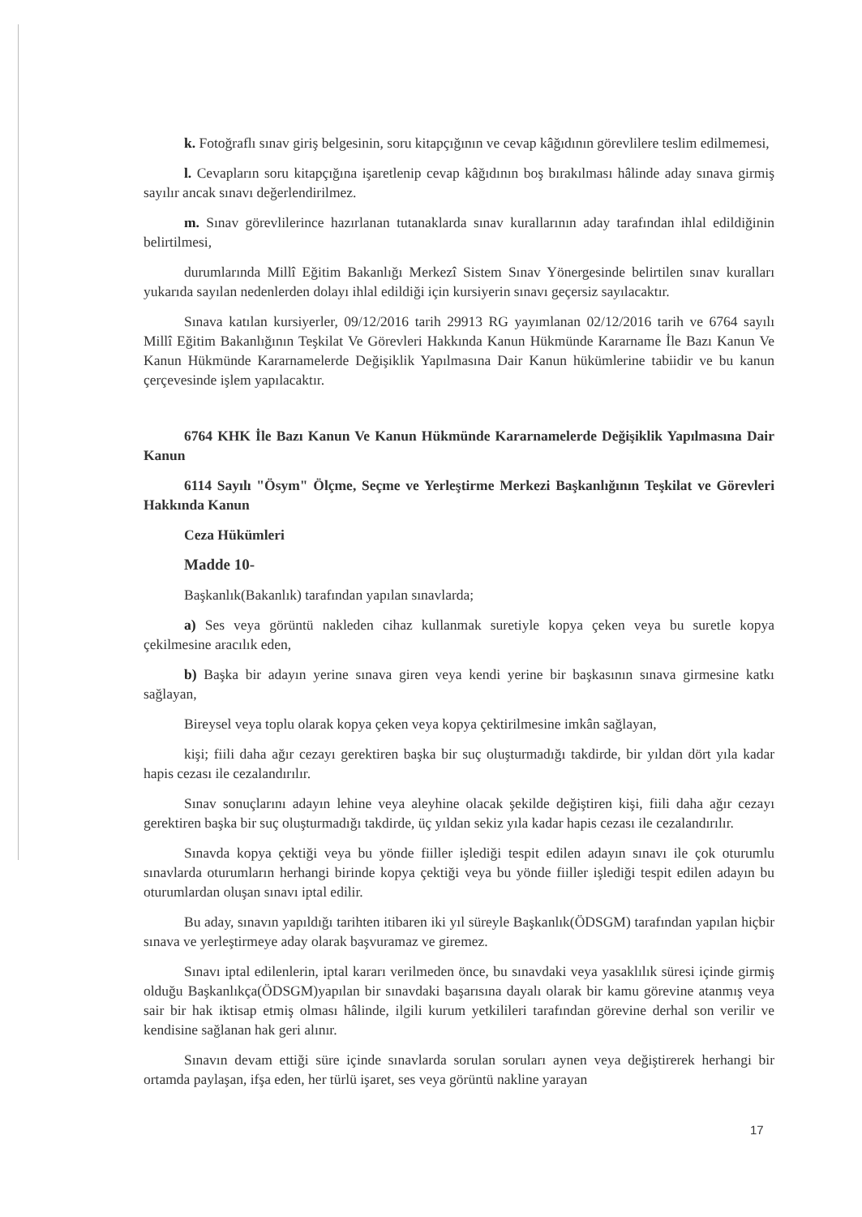k. Fotoğraflı sınav giriş belgesinin, soru kitapçığının ve cevap kâğıdının görevlilere teslim edilmemesi,
l. Cevapların soru kitapçığına işaretlenip cevap kâğıdının boş bırakılması hâlinde aday sınava girmiş sayılır ancak sınavı değerlendirilmez.
m. Sınav görevlilerince hazırlanan tutanaklarda sınav kurallarının aday tarafından ihlal edildiğinin belirtilmesi,
durumlarında Millî Eğitim Bakanlığı Merkezî Sistem Sınav Yönergesinde belirtilen sınav kuralları yukarıda sayılan nedenlerden dolayı ihlal edildiği için kursiyerin sınavı geçersiz sayılacaktır.
Sınava katılan kursiyerler, 09/12/2016 tarih 29913 RG yayımlanan 02/12/2016 tarih ve 6764 sayılı Millî Eğitim Bakanlığının Teşkilat Ve Görevleri Hakkında Kanun Hükmünde Kararname İle Bazı Kanun Ve Kanun Hükmünde Kararnamelerde Değişiklik Yapılmasına Dair Kanun hükümlerine tabiidir ve bu kanun çerçevesinde işlem yapılacaktır.
6764 KHK İle Bazı Kanun Ve Kanun Hükmünde Kararnamelerde Değişiklik Yapılmasına Dair Kanun
6114 Sayılı "Ösym" Ölçme, Seçme ve Yerleştirme Merkezi Başkanlığının Teşkilat ve Görevleri Hakkında Kanun
Ceza Hükümleri
Madde 10-
Başkanlık(Bakanlık) tarafından yapılan sınavlarda;
a) Ses veya görüntü nakleden cihaz kullanmak suretiyle kopya çeken veya bu suretle kopya çekilmesine aracılık eden,
b) Başka bir adayın yerine sınava giren veya kendi yerine bir başkasının sınava girmesine katkı sağlayan,
Bireysel veya toplu olarak kopya çeken veya kopya çektirilmesine imkân sağlayan,
kişi; fiili daha ağır cezayı gerektiren başka bir suç oluşturmadığı takdirde, bir yıldan dört yıla kadar hapis cezası ile cezalandırılır.
Sınav sonuçlarını adayın lehine veya aleyhine olacak şekilde değiştiren kişi, fiili daha ağır cezayı gerektiren başka bir suç oluşturmadığı takdirde, üç yıldan sekiz yıla kadar hapis cezası ile cezalandırılır.
Sınavda kopya çektiği veya bu yönde fiiller işlediği tespit edilen adayın sınavı ile çok oturumlu sınavlarda oturumların herhangi birinde kopya çektiği veya bu yönde fiiller işlediği tespit edilen adayın bu oturumlardan oluşan sınavı iptal edilir.
Bu aday, sınavın yapıldığı tarihten itibaren iki yıl süreyle Başkanlık(ÖDSGM) tarafından yapılan hiçbir sınava ve yerleştirmeye aday olarak başvuramaz ve giremez.
Sınavı iptal edilenlerin, iptal kararı verilmeden önce, bu sınavdaki veya yasaklılık süresi içinde girmiş olduğu Başkanlıkça(ÖDSGM)yapılan bir sınavdaki başarısına dayalı olarak bir kamu görevine atanmış veya sair bir hak iktisap etmiş olması hâlinde, ilgili kurum yetkilileri tarafından görevine derhal son verilir ve kendisine sağlanan hak geri alınır.
Sınavın devam ettiği süre içinde sınavlarda sorulan soruları aynen veya değiştirerek herhangi bir ortamda paylaşan, ifşa eden, her türlü işaret, ses veya görüntü nakline yarayan
17